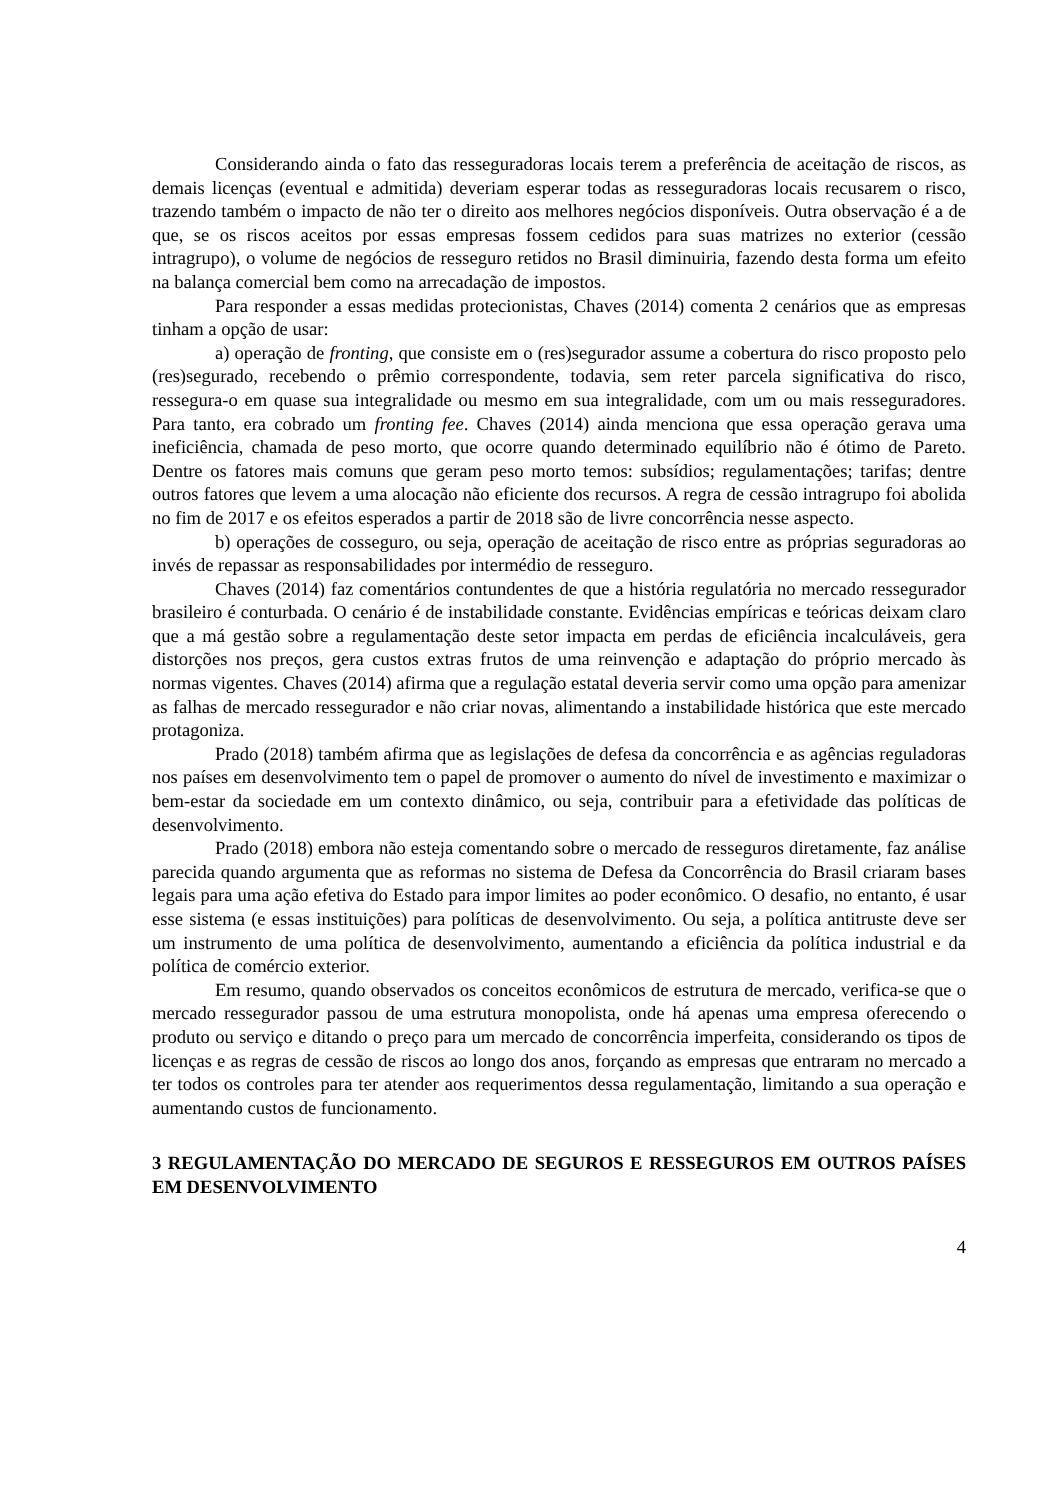Considerando ainda o fato das resseguradoras locais terem a preferência de aceitação de riscos, as demais licenças (eventual e admitida) deveriam esperar todas as resseguradoras locais recusarem o risco, trazendo também o impacto de não ter o direito aos melhores negócios disponíveis. Outra observação é a de que, se os riscos aceitos por essas empresas fossem cedidos para suas matrizes no exterior (cessão intragrupo), o volume de negócios de resseguro retidos no Brasil diminuiria, fazendo desta forma um efeito na balança comercial bem como na arrecadação de impostos.
Para responder a essas medidas protecionistas, Chaves (2014) comenta 2 cenários que as empresas tinham a opção de usar:
a) operação de fronting, que consiste em o (res)segurador assume a cobertura do risco proposto pelo (res)segurado, recebendo o prêmio correspondente, todavia, sem reter parcela significativa do risco, ressegura-o em quase sua integralidade ou mesmo em sua integralidade, com um ou mais resseguradores. Para tanto, era cobrado um fronting fee. Chaves (2014) ainda menciona que essa operação gerava uma ineficiência, chamada de peso morto, que ocorre quando determinado equilíbrio não é ótimo de Pareto. Dentre os fatores mais comuns que geram peso morto temos: subsídios; regulamentações; tarifas; dentre outros fatores que levem a uma alocação não eficiente dos recursos. A regra de cessão intragrupo foi abolida no fim de 2017 e os efeitos esperados a partir de 2018 são de livre concorrência nesse aspecto.
b) operações de cosseguro, ou seja, operação de aceitação de risco entre as próprias seguradoras ao invés de repassar as responsabilidades por intermédio de resseguro.
Chaves (2014) faz comentários contundentes de que a história regulatória no mercado ressegurador brasileiro é conturbada. O cenário é de instabilidade constante. Evidências empíricas e teóricas deixam claro que a má gestão sobre a regulamentação deste setor impacta em perdas de eficiência incalculáveis, gera distorções nos preços, gera custos extras frutos de uma reinvenção e adaptação do próprio mercado às normas vigentes. Chaves (2014) afirma que a regulação estatal deveria servir como uma opção para amenizar as falhas de mercado ressegurador e não criar novas, alimentando a instabilidade histórica que este mercado protagoniza.
Prado (2018) também afirma que as legislações de defesa da concorrência e as agências reguladoras nos países em desenvolvimento tem o papel de promover o aumento do nível de investimento e maximizar o bem-estar da sociedade em um contexto dinâmico, ou seja, contribuir para a efetividade das políticas de desenvolvimento.
Prado (2018) embora não esteja comentando sobre o mercado de resseguros diretamente, faz análise parecida quando argumenta que as reformas no sistema de Defesa da Concorrência do Brasil criaram bases legais para uma ação efetiva do Estado para impor limites ao poder econômico. O desafio, no entanto, é usar esse sistema (e essas instituições) para políticas de desenvolvimento. Ou seja, a política antitruste deve ser um instrumento de uma política de desenvolvimento, aumentando a eficiência da política industrial e da política de comércio exterior.
Em resumo, quando observados os conceitos econômicos de estrutura de mercado, verifica-se que o mercado ressegurador passou de uma estrutura monopolista, onde há apenas uma empresa oferecendo o produto ou serviço e ditando o preço para um mercado de concorrência imperfeita, considerando os tipos de licenças e as regras de cessão de riscos ao longo dos anos, forçando as empresas que entraram no mercado a ter todos os controles para ter atender aos requerimentos dessa regulamentação, limitando a sua operação e aumentando custos de funcionamento.
3 REGULAMENTAÇÃO DO MERCADO DE SEGUROS E RESSEGUROS EM OUTROS PAÍSES EM DESENVOLVIMENTO
4